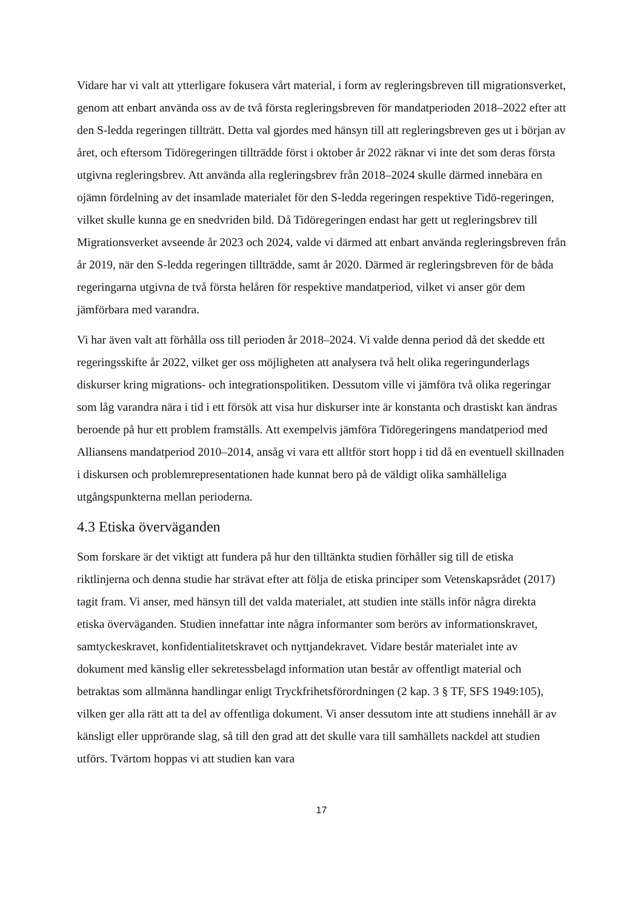Vidare har vi valt att ytterligare fokusera vårt material, i form av regleringsbreven till migrationsverket, genom att enbart använda oss av de två första regleringsbreven för mandatperioden 2018–2022 efter att den S-ledda regeringen tillträtt. Detta val gjordes med hänsyn till att regleringsbreven ges ut i början av året, och eftersom Tidöregeringen tillträdde först i oktober år 2022 räknar vi inte det som deras första utgivna regleringsbrev. Att använda alla regleringsbrev från 2018–2024 skulle därmed innebära en ojämn fördelning av det insamlade materialet för den S-ledda regeringen respektive Tidö-regeringen, vilket skulle kunna ge en snedvriden bild. Då Tidöregeringen endast har gett ut regleringsbrev till Migrationsverket avseende år 2023 och 2024, valde vi därmed att enbart använda regleringsbreven från år 2019, när den S-ledda regeringen tillträdde, samt år 2020. Därmed är regleringsbreven för de båda regeringarna utgivna de två första helåren för respektive mandatperiod, vilket vi anser gör dem jämförbara med varandra.
Vi har även valt att förhålla oss till perioden år 2018–2024. Vi valde denna period då det skedde ett regeringsskifte år 2022, vilket ger oss möjligheten att analysera två helt olika regeringunderlags diskurser kring migrations- och integrationspolitiken. Dessutom ville vi jämföra två olika regeringar som låg varandra nära i tid i ett försök att visa hur diskurser inte är konstanta och drastiskt kan ändras beroende på hur ett problem framställs. Att exempelvis jämföra Tidöregeringens mandatperiod med Alliansens mandatperiod 2010–2014, ansåg vi vara ett alltför stort hopp i tid då en eventuell skillnaden i diskursen och problemrepresentationen hade kunnat bero på de väldigt olika samhälleliga utgångspunkterna mellan perioderna.
4.3 Etiska överväganden
Som forskare är det viktigt att fundera på hur den tilltänkta studien förhåller sig till de etiska riktlinjerna och denna studie har strävat efter att följa de etiska principer som Vetenskapsrådet (2017) tagit fram. Vi anser, med hänsyn till det valda materialet, att studien inte ställs inför några direkta etiska överväganden. Studien innefattar inte några informanter som berörs av informationskravet, samtyckeskravet, konfidentialitetskravet och nyttjandekravet. Vidare består materialet inte av dokument med känslig eller sekretessbelagd information utan består av offentligt material och betraktas som allmänna handlingar enligt Tryckfrihetsförordningen (2 kap. 3 § TF, SFS 1949:105), vilken ger alla rätt att ta del av offentliga dokument. Vi anser dessutom inte att studiens innehåll är av känsligt eller upprörande slag, så till den grad att det skulle vara till samhällets nackdel att studien utförs. Tvärtom hoppas vi att studien kan vara
17